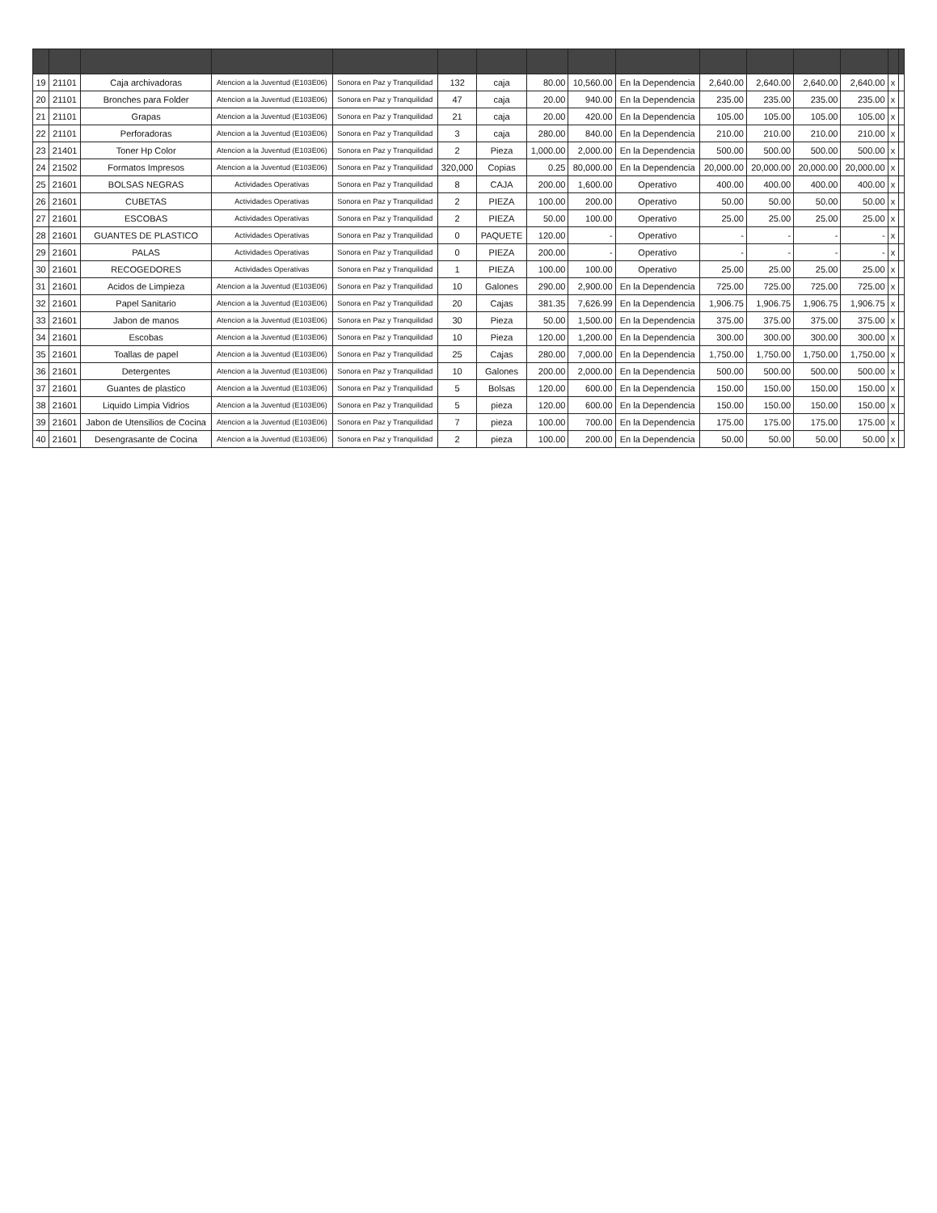| 19 | 21101 | Caja archivadoras | Atencion a la Juventud (E103E06) | Sonora en Paz y Tranquilidad | 132 | caja | 80.00 | 10,560.00 | En la Dependencia | 2,640.00 | 2,640.00 | 2,640.00 | 2,640.00 | x | |
| 20 | 21101 | Bronches para Folder | Atencion a la Juventud (E103E06) | Sonora en Paz y Tranquilidad | 47 | caja | 20.00 | 940.00 | En la Dependencia | 235.00 | 235.00 | 235.00 | 235.00 | x | |
| 21 | 21101 | Grapas | Atencion a la Juventud (E103E06) | Sonora en Paz y Tranquilidad | 21 | caja | 20.00 | 420.00 | En la Dependencia | 105.00 | 105.00 | 105.00 | 105.00 | x | |
| 22 | 21101 | Perforadoras | Atencion a la Juventud (E103E06) | Sonora en Paz y Tranquilidad | 3 | caja | 280.00 | 840.00 | En la Dependencia | 210.00 | 210.00 | 210.00 | 210.00 | x | |
| 23 | 21401 | Toner Hp Color | Atencion a la Juventud (E103E06) | Sonora en Paz y Tranquilidad | 2 | Pieza | 1,000.00 | 2,000.00 | En la Dependencia | 500.00 | 500.00 | 500.00 | 500.00 | x | |
| 24 | 21502 | Formatos Impresos | Atencion a la Juventud (E103E06) | Sonora en Paz y Tranquilidad | 320,000 | Copias | 0.25 | 80,000.00 | En la Dependencia | 20,000.00 | 20,000.00 | 20,000.00 | 20,000.00 | x | |
| 25 | 21601 | BOLSAS NEGRAS | Actividades Operativas | Sonora en Paz y Tranquilidad | 8 | CAJA | 200.00 | 1,600.00 | Operativo | 400.00 | 400.00 | 400.00 | 400.00 | x | |
| 26 | 21601 | CUBETAS | Actividades Operativas | Sonora en Paz y Tranquilidad | 2 | PIEZA | 100.00 | 200.00 | Operativo | 50.00 | 50.00 | 50.00 | 50.00 | x | |
| 27 | 21601 | ESCOBAS | Actividades Operativas | Sonora en Paz y Tranquilidad | 2 | PIEZA | 50.00 | 100.00 | Operativo | 25.00 | 25.00 | 25.00 | 25.00 | x | |
| 28 | 21601 | GUANTES DE PLASTICO | Actividades Operativas | Sonora en Paz y Tranquilidad | 0 | PAQUETE | 120.00 | - | Operativo | - | - | - | - | x | |
| 29 | 21601 | PALAS | Actividades Operativas | Sonora en Paz y Tranquilidad | 0 | PIEZA | 200.00 | - | Operativo | - | - | - | - | x | |
| 30 | 21601 | RECOGEDORES | Actividades Operativas | Sonora en Paz y Tranquilidad | 1 | PIEZA | 100.00 | 100.00 | Operativo | 25.00 | 25.00 | 25.00 | 25.00 | x | |
| 31 | 21601 | Acidos de Limpieza | Atencion a la Juventud (E103E06) | Sonora en Paz y Tranquilidad | 10 | Galones | 290.00 | 2,900.00 | En la Dependencia | 725.00 | 725.00 | 725.00 | 725.00 | x | |
| 32 | 21601 | Papel Sanitario | Atencion a la Juventud (E103E06) | Sonora en Paz y Tranquilidad | 20 | Cajas | 381.35 | 7,626.99 | En la Dependencia | 1,906.75 | 1,906.75 | 1,906.75 | 1,906.75 | x | |
| 33 | 21601 | Jabon de manos | Atencion a la Juventud (E103E06) | Sonora en Paz y Tranquilidad | 30 | Pieza | 50.00 | 1,500.00 | En la Dependencia | 375.00 | 375.00 | 375.00 | 375.00 | x | |
| 34 | 21601 | Escobas | Atencion a la Juventud (E103E06) | Sonora en Paz y Tranquilidad | 10 | Pieza | 120.00 | 1,200.00 | En la Dependencia | 300.00 | 300.00 | 300.00 | 300.00 | x | |
| 35 | 21601 | Toallas de papel | Atencion a la Juventud (E103E06) | Sonora en Paz y Tranquilidad | 25 | Cajas | 280.00 | 7,000.00 | En la Dependencia | 1,750.00 | 1,750.00 | 1,750.00 | 1,750.00 | x | |
| 36 | 21601 | Detergentes | Atencion a la Juventud (E103E06) | Sonora en Paz y Tranquilidad | 10 | Galones | 200.00 | 2,000.00 | En la Dependencia | 500.00 | 500.00 | 500.00 | 500.00 | x | |
| 37 | 21601 | Guantes de plastico | Atencion a la Juventud (E103E06) | Sonora en Paz y Tranquilidad | 5 | Bolsas | 120.00 | 600.00 | En la Dependencia | 150.00 | 150.00 | 150.00 | 150.00 | x | |
| 38 | 21601 | Liquido Limpia Vidrios | Atencion a la Juventud (E103E06) | Sonora en Paz y Tranquilidad | 5 | pieza | 120.00 | 600.00 | En la Dependencia | 150.00 | 150.00 | 150.00 | 150.00 | x | |
| 39 | 21601 | Jabon de Utensilios de Cocina | Atencion a la Juventud (E103E06) | Sonora en Paz y Tranquilidad | 7 | pieza | 100.00 | 700.00 | En la Dependencia | 175.00 | 175.00 | 175.00 | 175.00 | x | |
| 40 | 21601 | Desengrasante de Cocina | Atencion a la Juventud (E103E06) | Sonora en Paz y Tranquilidad | 2 | pieza | 100.00 | 200.00 | En la Dependencia | 50.00 | 50.00 | 50.00 | 50.00 | x | |